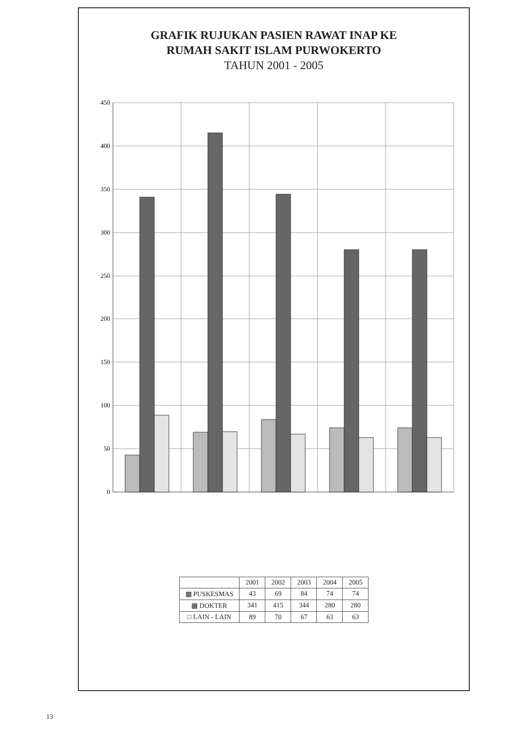GRAFIK RUJUKAN PASIEN RAWAT INAP KE
RUMAH SAKIT ISLAM PURWOKERTO
TAHUN 2001 - 2005
450
400
350
300
250
200
150
100
50
0
| | 2001 | 2002 | 2003 | 2004 | 2005 |
| --- | --- | --- | --- | --- | --- |
| ▩ PUSKESMAS | 43 | 69 | 84 | 74 | 74 |
| ▩ DOKTER | 341 | 415 | 344 | 280 | 280 |
| □ LAIN - LAIN | 89 | 70 | 67 | 63 | 63 |
13